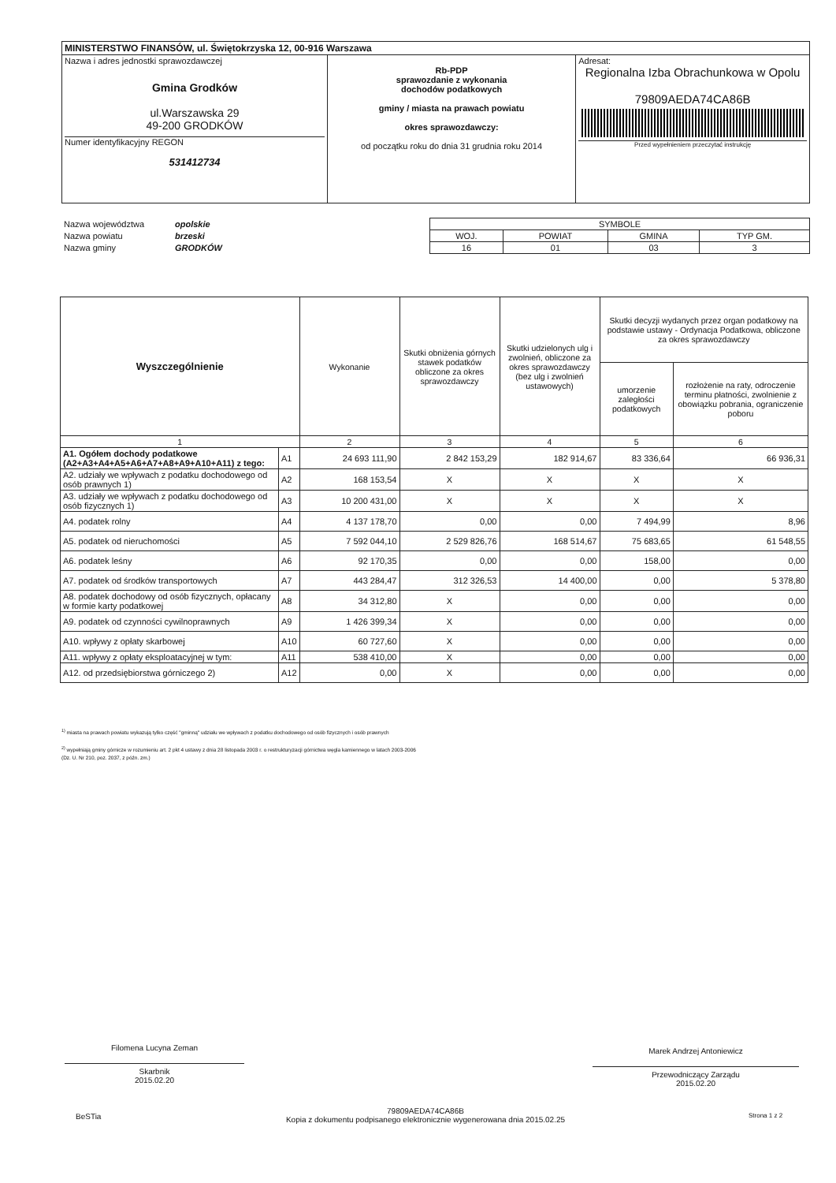| MINISTERSTWO FINANSÓW, ul. Świętokrzyska 12, 00-916 Warszawa | | |
| Nazwa i adres jednostki sprawozdawczej Gmina Grodków ul.Warszawska 29 49-200 GRODKÓW Numer identyfikacyjny REGON 531412734 | Rb-PDP sprawozdanie z wykonania dochodów podatkowych gminy / miasta na prawach powiatu okres sprawozdawczy: od początku roku do dnia 31 grudnia roku 2014 | Adresat: Regionalna Izba Obrachunkowa w Opolu 79809AEDA74CA86B Przed wypełnieniem przeczytać instrukcję |
| Nazwa województwa | opolskie | SYMBOLE | | | |
| Nazwa powiatu | brzeski | WOJ. | POWIAT | GMINA | TYP GM. |
| Nazwa gminy | GRODKÓW | 16 | 01 | 03 | 3 |
| Wyszczególnienie | | Wykonanie | Skutki obniżenia górnych stawek podatków obliczone za okres sprawozdawczy | Skutki udzielonych ulg i zwolnień, obliczone za okres sprawozdawczy (bez ulg i zwolnień ustawowych) | Skutki decyzji wydanych przez organ podatkowy na podstawie ustawy - Ordynacja Podatkowa, obliczone za okres sprawozdawczy | |
| --- | --- | --- | --- | --- | --- | --- |
| | | | | | umorzenie zaległości podatkowych | rozłożenie na raty, odroczenie terminu płatności, zwolnienie z obowiązku pobrania, ograniczenie poboru |
| 1 | | 2 | 3 | 4 | 5 | 6 |
| A1. Ogółem dochody podatkowe (A2+A3+A4+A5+A6+A7+A8+A9+A10+A11) z tego: | A1 | 24 693 111,90 | 2 842 153,29 | 182 914,67 | 83 336,64 | 66 936,31 |
| A2. udziały we wpływach z podatku dochodowego od osób prawnych 1) | A2 | 168 153,54 | X | X | X | X |
| A3. udziały we wpływach z podatku dochodowego od osób fizycznych 1) | A3 | 10 200 431,00 | X | X | X | X |
| A4. podatek rolny | A4 | 4 137 178,70 | 0,00 | 0,00 | 7 494,99 | 8,96 |
| A5. podatek od nieruchomości | A5 | 7 592 044,10 | 2 529 826,76 | 168 514,67 | 75 683,65 | 61 548,55 |
| A6. podatek leśny | A6 | 92 170,35 | 0,00 | 0,00 | 158,00 | 0,00 |
| A7. podatek od środków transportowych | A7 | 443 284,47 | 312 326,53 | 14 400,00 | 0,00 | 5 378,80 |
| A8. podatek dochodowy od osób fizycznych, opłacany w formie karty podatkowej | A8 | 34 312,80 | X | 0,00 | 0,00 | 0,00 |
| A9. podatek od czynności cywilnoprawnych | A9 | 1 426 399,34 | X | 0,00 | 0,00 | 0,00 |
| A10. wpływy z opłaty skarbowej | A10 | 60 727,60 | X | 0,00 | 0,00 | 0,00 |
| A11. wpływy z opłaty eksploatacyjnej w tym: | A11 | 538 410,00 | X | 0,00 | 0,00 | 0,00 |
| A12. od przedsiębiorstwa górniczego 2) | A12 | 0,00 | X | 0,00 | 0,00 | 0,00 |
<sup>1)</sup> miasta na prawach powiatu wykazują tylko część "gminną" udziału we wpływach z podatku dochodowego od osób fizycznych i osób prawnych
<sup>2)</sup> wypełniają gminy górnicze w rozumieniu art. 2 pkt 4 ustawy z dnia 28 listopada 2003 r. o restrukturyzacji górnictwa węgla kamiennego w latach 2003-2006
(Dz. U. Nr 210, poz. 2037, z późn. zm.)
Filomena Lucyna Zeman
Skarbnik
2015.02.20
Marek Andrzej Antoniewicz
Przewodniczący Zarządu
2015.02.20
BeSTia
79809AEDA74CA86B
Kopia z dokumentu podpisanego elektronicznie wygenerowana dnia 2015.02.25
Strona 1 z 2